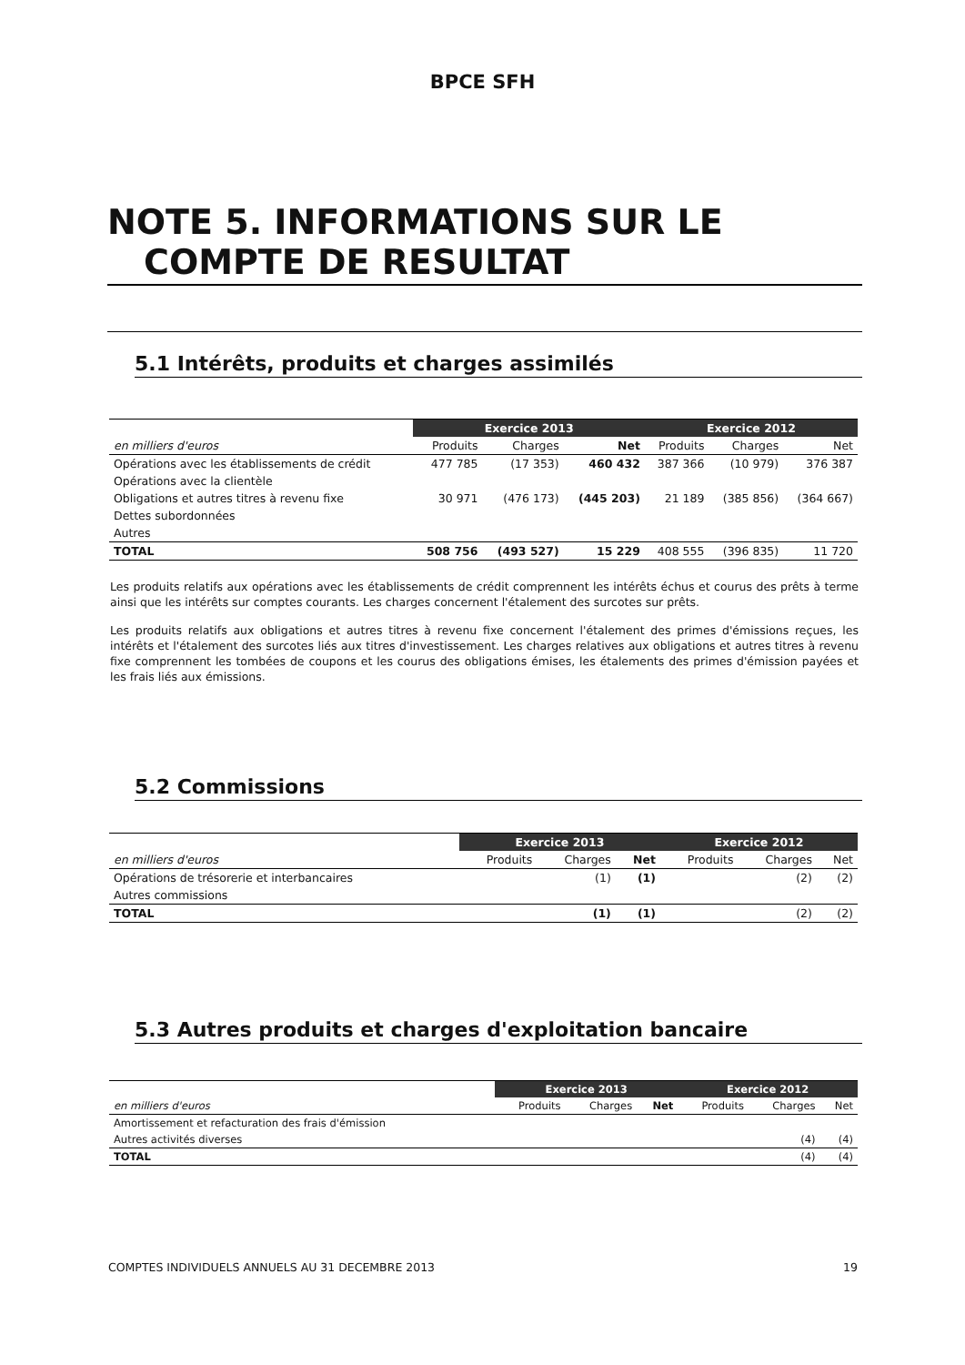BPCE SFH
NOTE 5. INFORMATIONS SUR LE
COMPTE DE RESULTAT
5.1 Intérêts, produits et charges assimilés
| | Exercice 2013 | | | Exercice 2012 | | |
| --- | --- | --- | --- | --- | --- | --- |
| en milliers d'euros | Produits | Charges | Net | Produits | Charges | Net |
| Opérations avec les établissements de crédit | 477 785 | (17 353) | 460 432 | 387 366 | (10 979) | 376 387 |
| Opérations avec la clientèle | | | | | | |
| Obligations et autres titres à revenu fixe | 30 971 | (476 173) | (445 203) | 21 189 | (385 856) | (364 667) |
| Dettes subordonnées | | | | | | |
| Autres | | | | | | |
| TOTAL | 508 756 | (493 527) | 15 229 | 408 555 | (396 835) | 11 720 |
Les produits relatifs aux opérations avec les établissements de crédit comprennent les intérêts échus et courus des prêts à terme ainsi que les intérêts sur comptes courants. Les charges concernent l'étalement des surcotes sur prêts.
Les produits relatifs aux obligations et autres titres à revenu fixe concernent l'étalement des primes d'émissions reçues, les intérêts et l'étalement des surcotes liés aux titres d'investissement. Les charges relatives aux obligations et autres titres à revenu fixe comprennent les tombées de coupons et les courus des obligations émises, les étalements des primes d'émission payées et les frais liés aux émissions.
5.2 Commissions
| | Exercice 2013 | | | Exercice 2012 | | |
| --- | --- | --- | --- | --- | --- | --- |
| en milliers d'euros | Produits | Charges | Net | Produits | Charges | Net |
| Opérations de trésorerie et interbancaires | | (1) | (1) | | (2) | (2) |
| Autres commissions | | | | | | |
| TOTAL | | (1) | (1) | | (2) | (2) |
5.3 Autres produits et charges d'exploitation bancaire
| | Exercice 2013 | | | Exercice 2012 | | |
| --- | --- | --- | --- | --- | --- | --- |
| en milliers d'euros | Produits | Charges | Net | Produits | Charges | Net |
| Amortissement et refacturation des frais d'émission | | | | | | |
| Autres activités diverses | | | | | (4) | (4) |
| TOTAL | | | | | (4) | (4) |
COMPTES INDIVIDUELS ANNUELS AU 31 DECEMBRE 2013 19